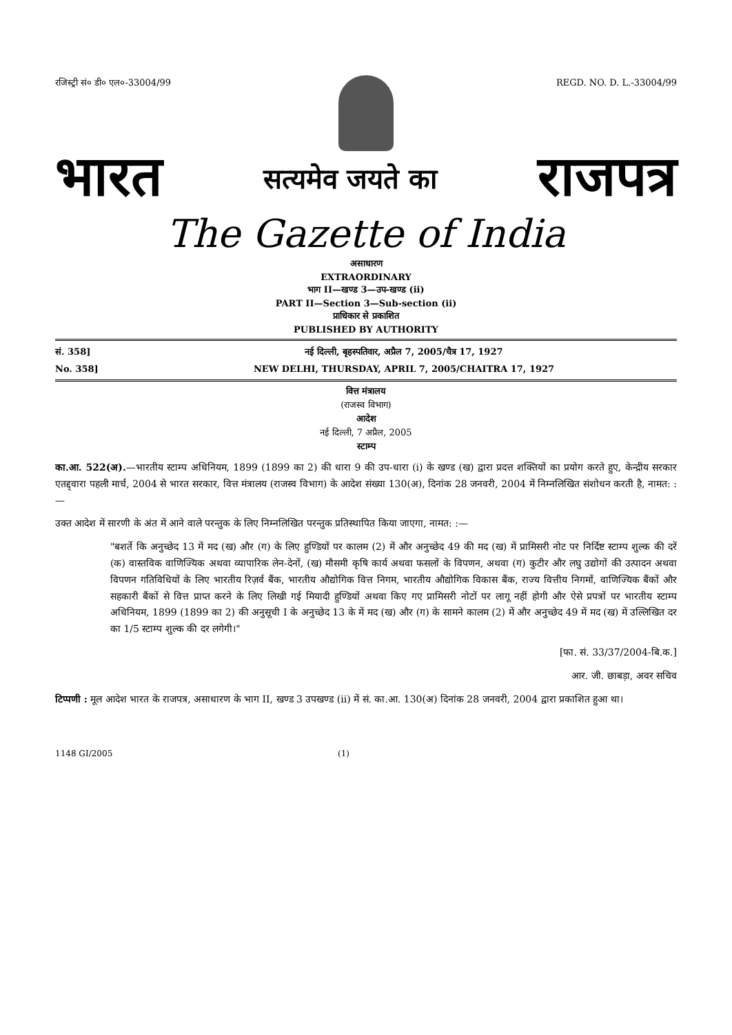रजिस्ट्री सं० डी० एल०-33004/99 REGD. NO. D. L.-33004/99
भारत सत्यमेव जयते का राजपत्र
The Gazette of India
असाधारण
EXTRAORDINARY
भाग II—खण्ड 3—उप-खण्ड (ii)
PART II—Section 3—Sub-section (ii)
प्राधिकार से प्रकाशित
PUBLISHED BY AUTHORITY
सं. 358] नई दिल्ली, बृहस्पतिवार, अप्रैल 7, 2005/चैत्र 17, 1927
No. 358] NEW DELHI, THURSDAY, APRIL 7, 2005/CHAITRA 17, 1927
वित्त मंत्रालय
(राजस्व विभाग)
आदेश
नई दिल्ली, 7 अप्रैल, 2005
स्टाम्प
का.आ. 522(अ).—भारतीय स्टाम्प अधिनियम, 1899 (1899 का 2) की धारा 9 की उप-धारा (i) के खण्ड (ख) द्वारा प्रदत्त शक्तियों का प्रयोग करते हुए, केन्द्रीय सरकार एतद्द्वारा पहली मार्च, 2004 से भारत सरकार, वित्त मंत्रालय (राजस्व विभाग) के आदेश संख्या 130(अ), दिनांक 28 जनवरी, 2004 में निम्नलिखित संशोधन करती है, नामत: :—
उक्त आदेश में सारणी के अंत में आने वाले परन्तुक के लिए निम्नलिखित परन्तुक प्रतिस्थापित किया जाएगा, नामत: :—
"बशर्ते कि अनुच्छेद 13 में मद (ख) और (ग) के लिए हुण्डियों पर कालम (2) में और अनुच्छेद 49 की मद (ख) में प्रामिसरी नोट पर निर्दिष्ट स्टाम्प शुल्क की दरें (क) वास्तविक वाणिज्यिक अथवा व्यापारिक लेन-देनों, (ख) मौसमी कृषि कार्य अथवा फसलों के विपणन, अथवा (ग) कुटीर और लघु उद्योगों की उत्पादन अथवा विपणन गतिविधियों के लिए भारतीय रिज़र्व बैंक, भारतीय औद्योगिक वित्त निगम, भारतीय औद्योगिक विकास बैंक, राज्य वित्तीय निगमों, वाणिज्यिक बैंकों और सहकारी बैंकों से वित्त प्राप्त करने के लिए लिखी गई मियादी हुण्डियों अथवा किए गए प्रामिसरी नोटों पर लागू नहीं होगी और ऐसे प्रपत्रों पर भारतीय स्टाम्प अधिनियम, 1899 (1899 का 2) की अनुसूची I के अनुच्छेद 13 के में मद (ख) और (ग) के सामने कालम (2) में और अनुच्छेद 49 में मद (ख) में उल्लिखित दर का 1/5 स्टाम्प शुल्क की दर लगेगी।"
[फा. सं. 33/37/2004-बि.क.]
आर. जी. छाबड़ा, अवर सचिव
टिप्पणी : मूल आदेश भारत के राजपत्र, असाधारण के भाग II, खण्ड 3 उपखण्ड (ii) में सं. का.आ. 130(अ) दिनांक 28 जनवरी, 2004 द्वारा प्रकाशित हुआ था।
1148 GI/2005 (1)